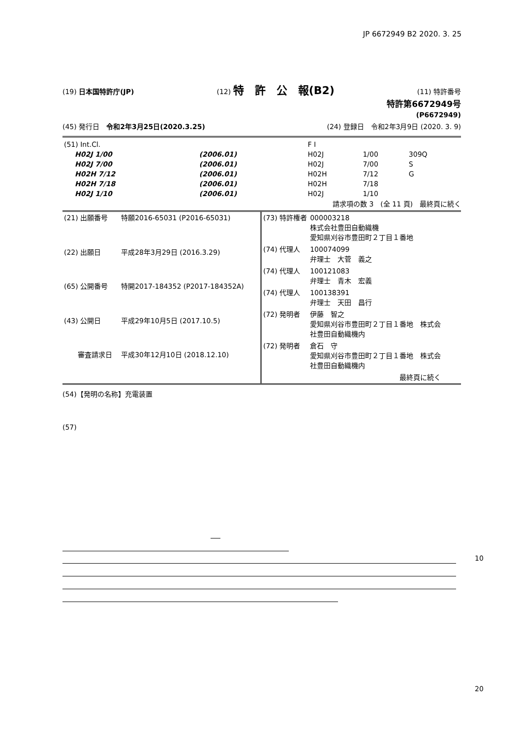JP 6672949 B2 2020. 3. 25
(19) 日本国特許庁(JP) (12) 特　許　公　報(B2) (11) 特許番号
特許第6672949号
(P6672949)
(45) 発行日　令和2年3月25日(2020.3.25) (24) 登録日　令和2年3月9日 (2020. 3. 9)
| (51) Int.Cl. | | | F I | | |
| H02J 1/00 | (2006.01) | | H02J | 1/00 | 309Q |
| H02J 7/00 | (2006.01) | | H02J | 7/00 | S |
| H02H 7/12 | (2006.01) | | H02H | 7/12 | G |
| H02H 7/18 | (2006.01) | | H02H | 7/18 | |
| H02J 1/10 | (2006.01) | | H02J | 1/10 | |
請求項の数 3　(全 11 頁)　最終頁に続く
| (21) 出願番号 | 特願2016-65031 (P2016-65031) |
| (22) 出願日 | 平成28年3月29日 (2016.3.29) |
| (65) 公開番号 | 特開2017-184352 (P2017-184352A) |
| (43) 公開日 | 平成29年10月5日 (2017.10.5) |
| 審査請求日 | 平成30年12月10日 (2018.12.10) |
| (73) 特許権者 | 000003218 株式会社豊田自動織機 愛知県刈谷市豊田町２丁目１番地 |
| (74) 代理人 | 100074099 弁理士 大菅 義之 |
| (74) 代理人 | 100121083 弁理士 青木 宏義 |
| (74) 代理人 | 100138391 弁理士 天田 昌行 |
| (72) 発明者 | 伊藤 智之 愛知県刈谷市豊田町２丁目１番地 株式会 社豊田自動織機内 |
| (72) 発明者 | 倉石 守 愛知県刈谷市豊田町２丁目１番地 株式会 社豊田自動織機内 |
| | 最終頁に続く |
(54)【発明の名称】充電装置
(57)
10
20